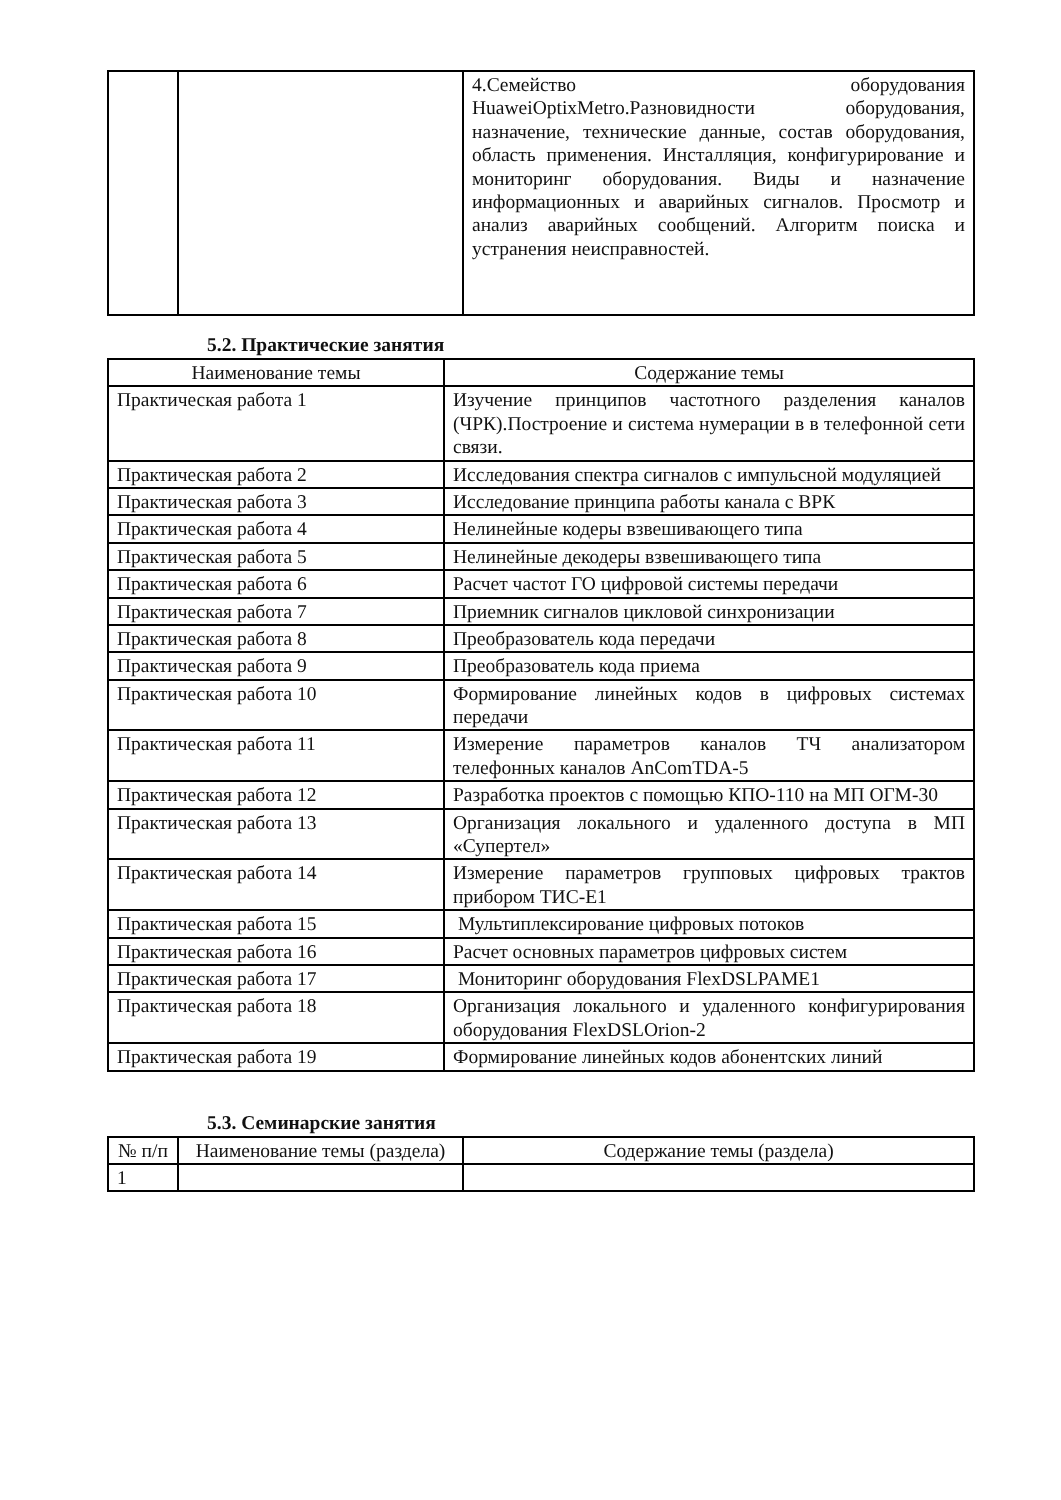| | | 4.Семейство оборудования HuaweiOptixMetro.Разновидности оборудования, назначение, технические данные, состав оборудования, область применения. Инсталляция, конфигурирование и мониторинг оборудования. Виды и назначение информационных и аварийных сигналов. Просмотр и анализ аварийных сообщений. Алгоритм поиска и устранения неисправностей. |
5.2. Практические занятия
| Наименование темы | Содержание темы |
| --- | --- |
| Практическая работа 1 | Изучение принципов частотного разделения каналов (ЧРК).Построение и система нумерации в в телефонной сети связи. |
| Практическая работа 2 | Исследования спектра сигналов с импульсной модуляцией |
| Практическая работа 3 | Исследование принципа работы канала с ВРК |
| Практическая работа 4 | Нелинейные кодеры взвешивающего типа |
| Практическая работа 5 | Нелинейные декодеры взвешивающего типа |
| Практическая работа 6 | Расчет частот ГО цифровой системы передачи |
| Практическая работа 7 | Приемник сигналов цикловой синхронизации |
| Практическая работа 8 | Преобразователь кода передачи |
| Практическая работа 9 | Преобразователь кода приема |
| Практическая работа 10 | Формирование линейных кодов в цифровых системах передачи |
| Практическая работа 11 | Измерение параметров каналов ТЧ анализатором телефонных каналов AnComTDA-5 |
| Практическая работа 12 | Разработка проектов с помощью КПО-110 на МП ОГМ-30 |
| Практическая работа 13 | Организация локального и удаленного доступа в МП «Супертел» |
| Практическая работа 14 | Измерение параметров групповых цифровых трактов прибором ТИС-Е1 |
| Практическая работа 15 | Мультиплексирование цифровых потоков |
| Практическая работа 16 | Расчет основных параметров цифровых систем |
| Практическая работа 17 | Мониторинг оборудования FlexDSLPAME1 |
| Практическая работа 18 | Организация локального и удаленного конфигурирования оборудования FlexDSLOrion-2 |
| Практическая работа 19 | Формирование линейных кодов абонентских линий |
5.3. Семинарские занятия
| № п/п | Наименование темы (раздела) | Содержание темы (раздела) |
| --- | --- | --- |
| 1 | | |